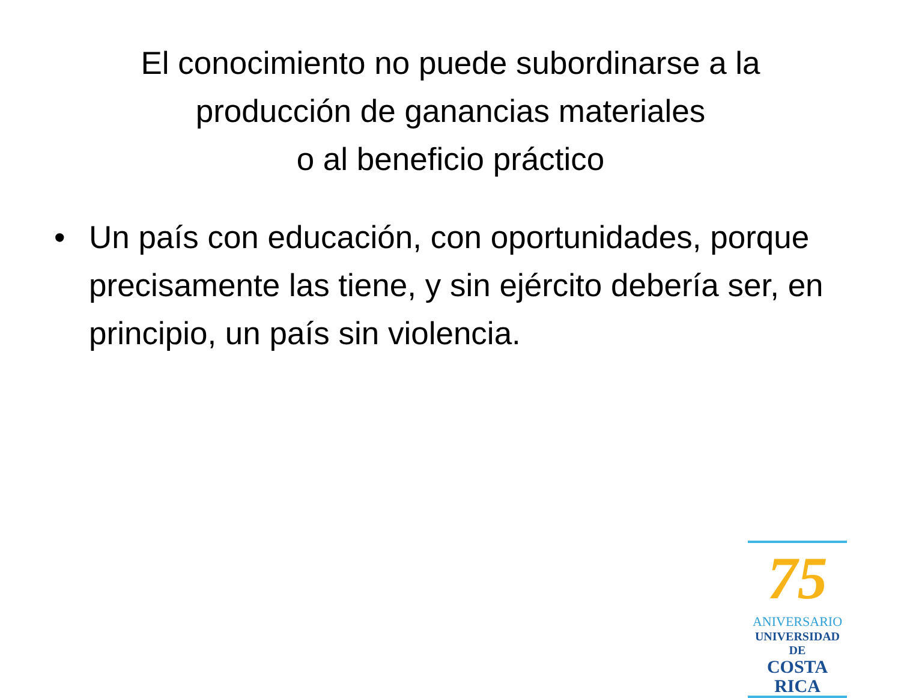El conocimiento no puede subordinarse a la
producción de ganancias materiales
o al beneficio práctico
• Un país con educación, con oportunidades, porque precisamente las tiene, y sin ejército debería ser, en principio, un país sin violencia.
75
ANIVERSARIO
UNIVERSIDAD DE
COSTA RICA